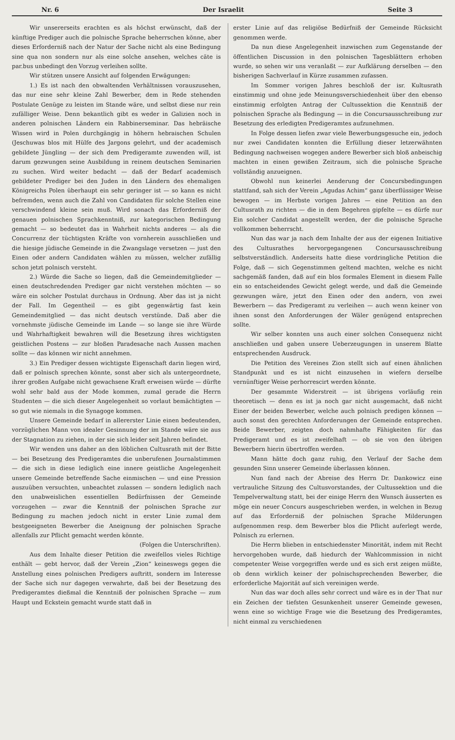Nr. 6 Der Israelit Seite 3
Wir unsererseits erachten es als höchst erwünscht, daß der künftige Prediger auch die polnische Sprache beherrschen könne, aber dieses Erforderniß nach der Natur der Sache nicht als eine Bedingung sine qua non sondern nur als eine solche ansehen, welches cäte is par.bus unbedingt den Vorzug verleihen sollte.
Wir stützen unsere Ansicht auf folgenden Erwägungen:
1.) Es ist nach den obwaltenden Verhältnissen vorauszusehen, das nur eine sehr kleine Zahl Bewerber, dem in Rede stehenden Postulate Genüge zu leisten im Stande wäre, und selbst diese nur rein zufälliger Weise. Denn bekantlich gibt es weder in Galizien noch in anderen polnischen Ländern ein Rabbinerseminar. Das hebräische Wissen wird in Polen durchgängig in höhern hebraischen Schulen (Jeschuwas blos mit Hülfe des Jargons gelehrt, und der academisch gebildete Jüngling — der sich dem Predigeramte zuwenden will, ist darum gezwungen seine Ausbildung in reinem deutschen Seminarien zu suchen. Wird weiter bedacht — daß der Bedarf academisch gebildeter Prediger bei den Juden in den Ländern des ehemaligen Königreichs Polen überhaupt ein sehr geringer ist — so kann es nicht befremden, wenn auch die Zahl von Candidaten für solche Stellen eine verschwindend kleine sein muß. Wird sonach das Erforderniß der genauen polnischen Sprachkenntniß, zur kategorischen Bedingung gemacht — so bedeutet das in Wahrheit nichts anderes — als die Concurrenz der tüchtigsten Kräfte von vornherein ausschließen und die hiesige jüdische Gemeinde in die Zwangslage versetzen — just den Einen oder andern Candidaten wählen zu müssen, welcher zufällig schon jetzt polnisch versteht.
2.) Würde die Sache so liegen, daß die Gemeindemitglieder — einen deutschredenden Prediger gar nicht verstehen möchten — so wäre ein solcher Postulat durchaus in Ordnung. Aber das ist ja nicht der Fall. Im Gegentheil — es gibt gegenwärtig fast kein Gemeindemitglied — das nicht deutsch verstünde. Daß aber die vornehmste jüdische Gemeinde im Lande — so lange sie ihre Würde und Wahrhaftigkeit bewahren will die Besetzung ihres wichtigsten geistlichen Postens — zur bloßen Paradesache nach Aussen machen sollte — das können wir nicht annehmen.
3.) Ein Prediger dessen wichtigste Eigenschaft darin liegen wird, daß er polnisch sprechen könnte, sonst aber sich als untergeordnete, ihrer großen Aufgabe nicht gewachsene Kraft erweisen würde — dürfte wohl sehr bald aus der Mode kommen, zumal gerade die Herrn Studenten — die sich dieser Angelegenheit so vorlaut bemächtigten — so gut wie niemals in die Synagoge kommen.
Unsere Gemeinde bedarf in allererster Linie einen bedeutenden, vorzüglichen Mann von idealer Gesinnung der im Stande wäre sie aus der Stagnation zu ziehen, in der sie sich leider seit Jahren befindet.
Wir wenden uns daher an den löblichen Cultusrath mit der Bitte — bei Besetzung des Predigeramtes die unberufenen Journalstimmen — die sich in diese lediglich eine innere geistliche Angelegenheit unsere Gemeinde betreffende Sache einmischen — und eine Pression auszuüben versuchten, unbeachtet zulassen — sondern lediglich nach den unabweislichen essentiellen Bedürfnissen der Gemeinde vorzugehen — zwar die Kenntniß der polnischen Sprache zur Bedingung zu machen jedoch nicht in erster Linie zumal dem bestgeeigneten Bewerber die Aneignung der polnischen Sprache allenfalls zur Pflicht gemacht werden könnte.
(Folgen die Unterschriften).
Aus dem Inhalte dieser Petition die zweifellos vieles Richtige enthält — gebt hervor, daß der Verein „Zion“ keineswegs gegen die Anstellung eines polnischen Predigers auftritt, sondern im Interesse der Sache sich nur dagegen verwahrte, daß bei der Besetzung des Predigeramtes dießmal die Kenntniß der polnischen Sprache — zum Haupt und Eckstein gemacht wurde statt daß in
erster Linie auf das religiöse Bedürfniß der Gemeinde Rücksicht genommen werde.
Da nun diese Angelegenheit inzwischen zum Gegenstande der öffentlichen Discussion in den polnischen Tagesblättern erhoben wurde, so sehen wir uns veranlaßt — zur Aufklärung derselben — den bisherigen Sachverlauf in Kürze zusammen zufassen.
Im Sommer vorigen Jahres beschloß der isr. Kultusrath einstimmig und ohne jede Meinungsverschiedenheit über den ebenso einstimmig erfolgten Antrag der Cultussektion die Kenntniß der polnischen Sprache als Bedingung — in die Concursausschreibung zur Besetzung des erledigten Predigeramtes aufzunehmen.
In Folge dessen liefen zwar viele Bewerbungsgesuche ein, jedoch nur zwei Candidaten konnten die Erfüllung dieser letzerwähnten Bedingung nachweisen wogegen andere Bewerber sich bloß anbeischig machten in einen gewißen Zeitraum, sich die polnische Sprache vollständig anzueignen.
Obwohl nun keinerlei Aenderung der Concursbedingungen stattfand, sah sich der Verein „Agudas Achim“ ganz überflüssiger Weise bewogen — im Herbste vorigen Jahres — eine Petition an den Cultusrath zu richten — die in dem Begehren gipfelte — es dürfe nur Ein solcher Candidat angestellt werden, der die polnische Sprache vollkommen beherrscht.
Nun das war ja nach dem Inhalte der aus der eigenen Initiative des Cultusrathes hervorgegangenen Concursausschreibung selbstverständlich. Anderseits hatte diese vordringliche Petition die Folge, daß — sich Gegenstimmen geltend machten, welche es nicht sachgemäß fanden, daß auf ein blos formales Element in diesem Falle ein so entscheidendes Gewicht gelegt werde, und daß die Gemeinde gezwungen wäre, jetzt den Einen oder den andern, von zwei Bewerbern — das Predigeramt zu verleihen — auch wenn keiner von ihnen sonst den Anforderungen der Wäler genügend entsprechen sollte.
Wir selber konnten uns auch einer solchen Consequenz nicht anschließen und gaben unsere Ueberzeugungen in unserem Blatte entsprechenden Ausdruck.
Die Petition des Vereines Zion stellt sich auf einen ähnlichen Standpunkt und es ist nicht einzusehen in wiefern derselbe vernünftiger Weise perhorrescirt werden könnte.
Der gesammte Widerstreit — ist übrigens vorläufig rein theoretisch — denn es ist ja noch gar nicht ausgemacht, daß nicht Einer der beiden Bewerber, welche auch polnisch predigen können — auch sonst den gerechten Anforderungen der Gemeinde entsprechen. Beide Bewerber, zeigten doch nahmhafte Fähigkeiten für das Predigeramt und es ist zweifelhaft — ob sie von den übrigen Bewerbern hierin übertroffen werden.
Mann hätte doch ganz ruhig, den Verlauf der Sache dem gesunden Sinn unserer Gemeinde überlassen können.
Nun fand nach der Abreise des Herrn Dr. Dankowicz eine vertrauliche Sitzung des Cultusvorstandes, der Cultussektion und die Tempelverwaltung statt, bei der einige Herrn den Wunsch äusserten es möge ein neuer Concurs ausgeschrieben werden, in welchen in Bezug auf das Erforderniß der polnischen Sprache Milderungen aufgenommen resp. dem Bewerber blos die Pflicht auferlegt werde, Polnisch zu erlernen.
Die Herrn blieben in entschiedenster Minorität, indem mit Recht hervorgehoben wurde, daß hiedurch der Wahlcommission in nicht competenter Weise vorgegriffen werde und es sich erst zeigen müßte, ob denn wirklich keiner der polnischsprechenden Bewerber, die erforderliche Majorität auf sich vereinigen werde.
Nun das war doch alles sehr correct und wäre es in der That nur ein Zeichen der tiefsten Gesunkenheit unserer Gemeinde gewesen, wenn eine so wichtige Frage wie die Besetzung des Predigeramtes, nicht einmal zu verschiedenen